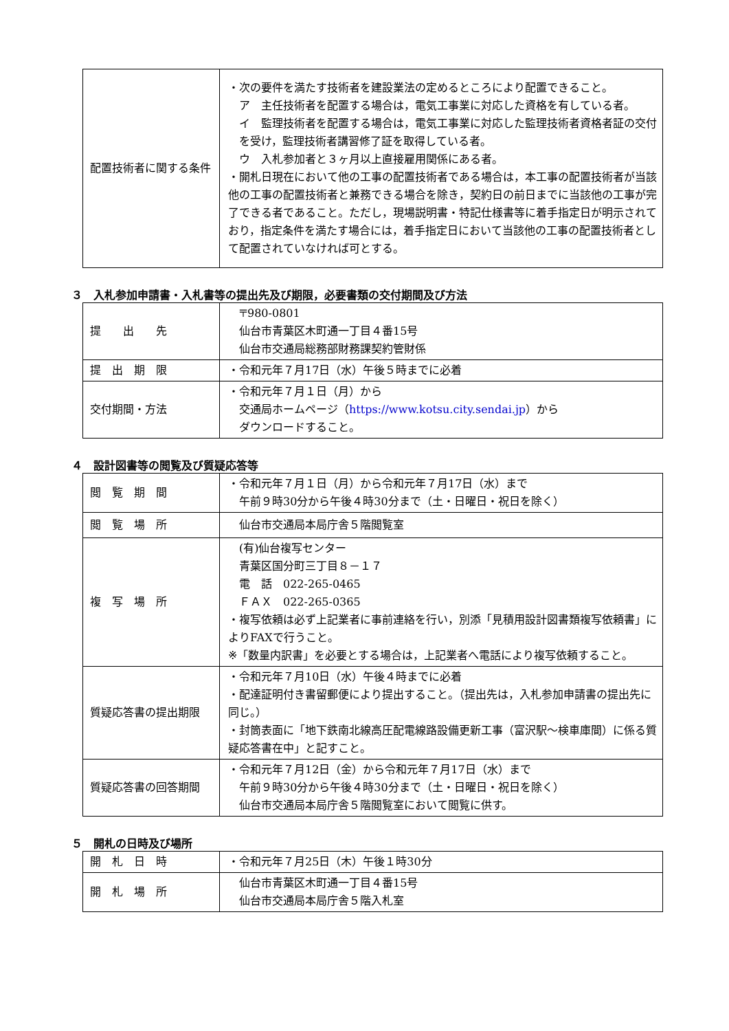| 配置技術者に関する条件 | ・次の要件を満たす技術者を建設業法の定めるところにより配置できること。 ア 主任技術者を配置する場合は，電気工事業に対応した資格を有している者。 イ 監理技術者を配置する場合は，電気工事業に対応した監理技術者資格者証の交付を受け，監理技術者講習修了証を取得している者。 ウ 入札参加者と３ヶ月以上直接雇用関係にある者。 ・開札日現在において他の工事の配置技術者である場合は，本工事の配置技術者が当該他の工事の配置技術者と兼務できる場合を除き，契約日の前日までに当該他の工事が完了できる者であること。ただし，現場説明書・特記仕様書等に着手指定日が明示されており，指定条件を満たす場合には，着手指定日において当該他の工事の配置技術者として配置されていなければ可とする。 |
３　入札参加申請書・入札書等の提出先及び期限，必要書類の交付期間及び方法
| 提 出 先 | 〒980-0801 仙台市青葉区木町通一丁目４番15号 仙台市交通局総務部財務課契約管財係 |
| 提 出 期 限 | ・令和元年７月17日（水）午後５時までに必着 |
| 交付期間・方法 | ・令和元年７月１日（月）から 交通局ホームページ（ https://www.kotsu.city.sendai.jp ）から ダウンロードすること。 |
４　設計図書等の閲覧及び質疑応答等
| 閲 覧 期 間 | ・令和元年７月１日（月）から令和元年７月17日（水）まで 午前９時30分から午後４時30分まで（土・日曜日・祝日を除く） |
| 閲 覧 場 所 | 仙台市交通局本局庁舎５階閲覧室 |
| 複 写 場 所 | (有)仙台複写センター 青葉区国分町三丁目８－１７ 電 話 022-265-0465 ＦＡＸ 022-265-0365 ・複写依頼は必ず上記業者に事前連絡を行い，別添「見積用設計図書類複写依頼書」によりFAXで行うこと。 ※「数量内訳書」を必要とする場合は，上記業者へ電話により複写依頼すること。 |
| 質疑応答書の提出期限 | ・令和元年７月10日（水）午後４時までに必着 ・配達証明付き書留郵便により提出すること。（提出先は，入札参加申請書の提出先に同じ。） ・封筒表面に「地下鉄南北線高圧配電線路設備更新工事（富沢駅～検車庫間）に係る質疑応答書在中」と記すこと。 |
| 質疑応答書の回答期間 | ・令和元年７月12日（金）から令和元年７月17日（水）まで 午前９時30分から午後４時30分まで（土・日曜日・祝日を除く） 仙台市交通局本局庁舎５階閲覧室において閲覧に供す。 |
５　開札の日時及び場所
| 開 札 日 時 | ・令和元年７月25日（木）午後１時30分 |
| 開 札 場 所 | 仙台市青葉区木町通一丁目４番15号 仙台市交通局本局庁舎５階入札室 |